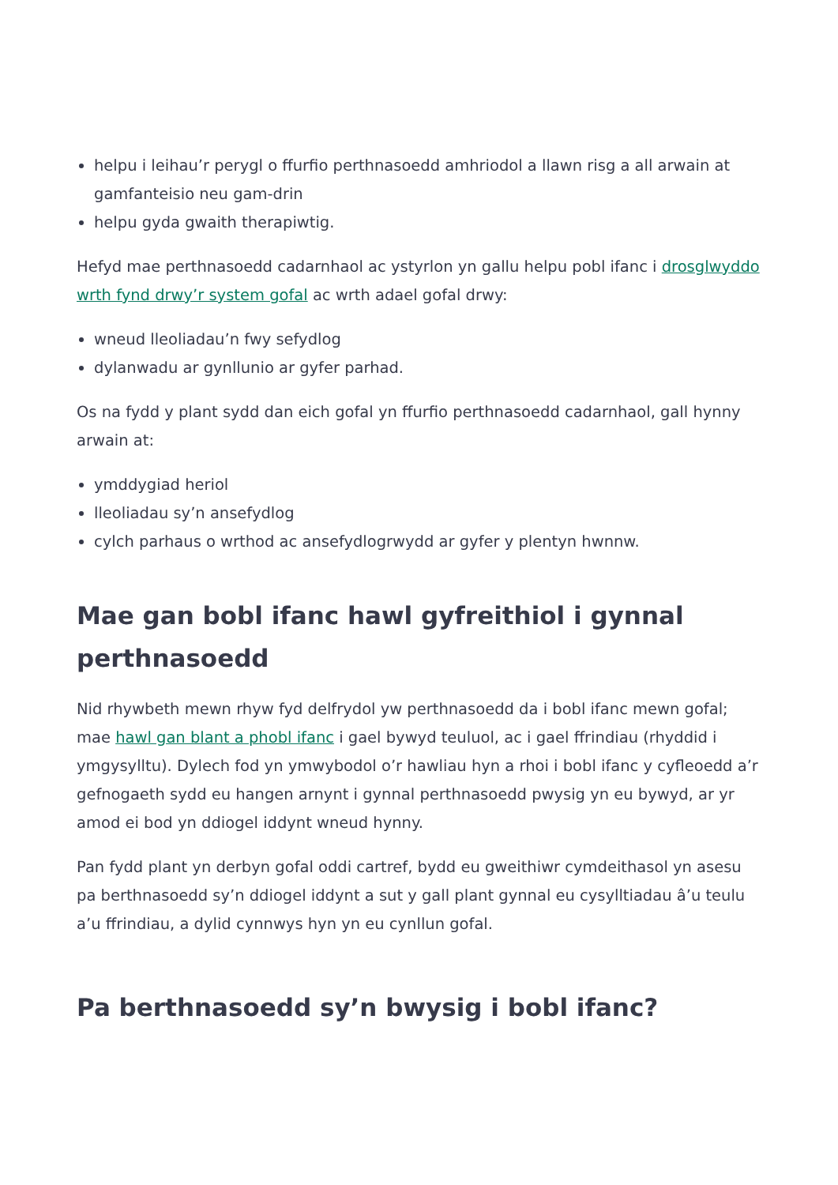helpu i leihau’r perygl o ffurfio perthnasoedd amhriodol a llawn risg a all arwain at gamfanteisio neu gam-drin
helpu gyda gwaith therapiwtig.
Hefyd mae perthnasoedd cadarnhaol ac ystyrlon yn gallu helpu pobl ifanc i drosglwyddo wrth fynd drwy’r system gofal ac wrth adael gofal drwy:
wneud lleoliadau’n fwy sefydlog
dylanwadu ar gynllunio ar gyfer parhad.
Os na fydd y plant sydd dan eich gofal yn ffurfio perthnasoedd cadarnhaol, gall hynny arwain at:
ymddygiad heriol
lleoliadau sy’n ansefydlog
cylch parhaus o wrthod ac ansefydlogrwydd ar gyfer y plentyn hwnnw.
Mae gan bobl ifanc hawl gyfreithiol i gynnal perthnasoedd
Nid rhywbeth mewn rhyw fyd delfrydol yw perthnasoedd da i bobl ifanc mewn gofal; mae hawl gan blant a phobl ifanc i gael bywyd teuluol, ac i gael ffrindiau (rhyddid i ymgysylltu). Dylech fod yn ymwybodol o’r hawliau hyn a rhoi i bobl ifanc y cyfleoedd a’r gefnogaeth sydd eu hangen arnynt i gynnal perthnasoedd pwysig yn eu bywyd, ar yr amod ei bod yn ddiogel iddynt wneud hynny.
Pan fydd plant yn derbyn gofal oddi cartref, bydd eu gweithiwr cymdeithasol yn asesu pa berthnasoedd sy’n ddiogel iddynt a sut y gall plant gynnal eu cysylltiadau â’u teulu a’u ffrindiau, a dylid cynnwys hyn yn eu cynllun gofal.
Pa berthnasoedd sy’n bwysig i bobl ifanc?